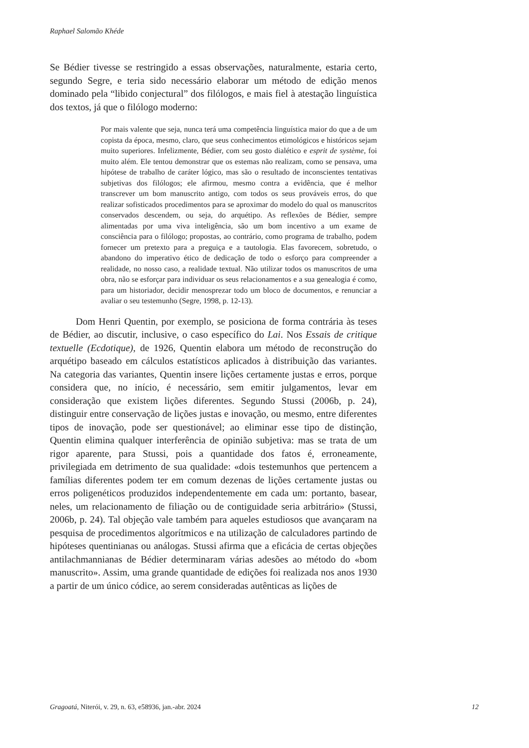Raphael Salomão Khéde
Se Bédier tivesse se restringido a essas observações, naturalmente, estaria certo, segundo Segre, e teria sido necessário elaborar um método de edição menos dominado pela “libido conjectural” dos filólogos, e mais fiel à atestação linguística dos textos, já que o filólogo moderno:
Por mais valente que seja, nunca terá uma competência linguística maior do que a de um copista da época, mesmo, claro, que seus conhecimentos etimológicos e históricos sejam muito superiores. Infelizmente, Bédier, com seu gosto dialético e esprit de système, foi muito além. Ele tentou demonstrar que os estemas não realizam, como se pensava, uma hipótese de trabalho de caráter lógico, mas são o resultado de inconscientes tentativas subjetivas dos filólogos; ele afirmou, mesmo contra a evidência, que é melhor transcrever um bom manuscrito antigo, com todos os seus prováveis erros, do que realizar sofisticados procedimentos para se aproximar do modelo do qual os manuscritos conservados descendem, ou seja, do arquétipo. As reflexões de Bédier, sempre alimentadas por uma viva inteligência, são um bom incentivo a um exame de consciência para o filólogo; propostas, ao contrário, como programa de trabalho, podem fornecer um pretexto para a preguiça e a tautologia. Elas favorecem, sobretudo, o abandono do imperativo ético de dedicação de todo o esforço para compreender a realidade, no nosso caso, a realidade textual. Não utilizar todos os manuscritos de uma obra, não se esforçar para individuar os seus relacionamentos e a sua genealogia é como, para um historiador, decidir menosprezar todo um bloco de documentos, e renunciar a avaliar o seu testemunho (Segre, 1998, p. 12-13).
Dom Henri Quentin, por exemplo, se posiciona de forma contrária às teses de Bédier, ao discutir, inclusive, o caso específico do Lai. Nos Essais de critique textuelle (Ecdotique), de 1926, Quentin elabora um método de reconstrução do arquétipo baseado em cálculos estatísticos aplicados à distribuição das variantes. Na categoria das variantes, Quentin insere lições certamente justas e erros, porque considera que, no início, é necessário, sem emitir julgamentos, levar em consideração que existem lições diferentes. Segundo Stussi (2006b, p. 24), distinguir entre conservação de lições justas e inovação, ou mesmo, entre diferentes tipos de inovação, pode ser questionável; ao eliminar esse tipo de distinção, Quentin elimina qualquer interferência de opinião subjetiva: mas se trata de um rigor aparente, para Stussi, pois a quantidade dos fatos é, erroneamente, privilegiada em detrimento de sua qualidade: «dois testemunhos que pertencem a famílias diferentes podem ter em comum dezenas de lições certamente justas ou erros poligenéticos produzidos independentemente em cada um: portanto, basear, neles, um relacionamento de filiação ou de contiguidade seria arbitrário» (Stussi, 2006b, p. 24). Tal objeção vale também para aqueles estudiosos que avançaram na pesquisa de procedimentos algorítmicos e na utilização de calculadores partindo de hipóteses quentinianas ou análogas. Stussi afirma que a eficácia de certas objeções antilachmannianas de Bédier determinaram várias adesões ao método do «bom manuscrito». Assim, uma grande quantidade de edições foi realizada nos anos 1930 a partir de um único códice, ao serem consideradas autênticas as lições de
Gragoatá, Niterói, v. 29, n. 63, e58936, jan.-abr. 2024 12